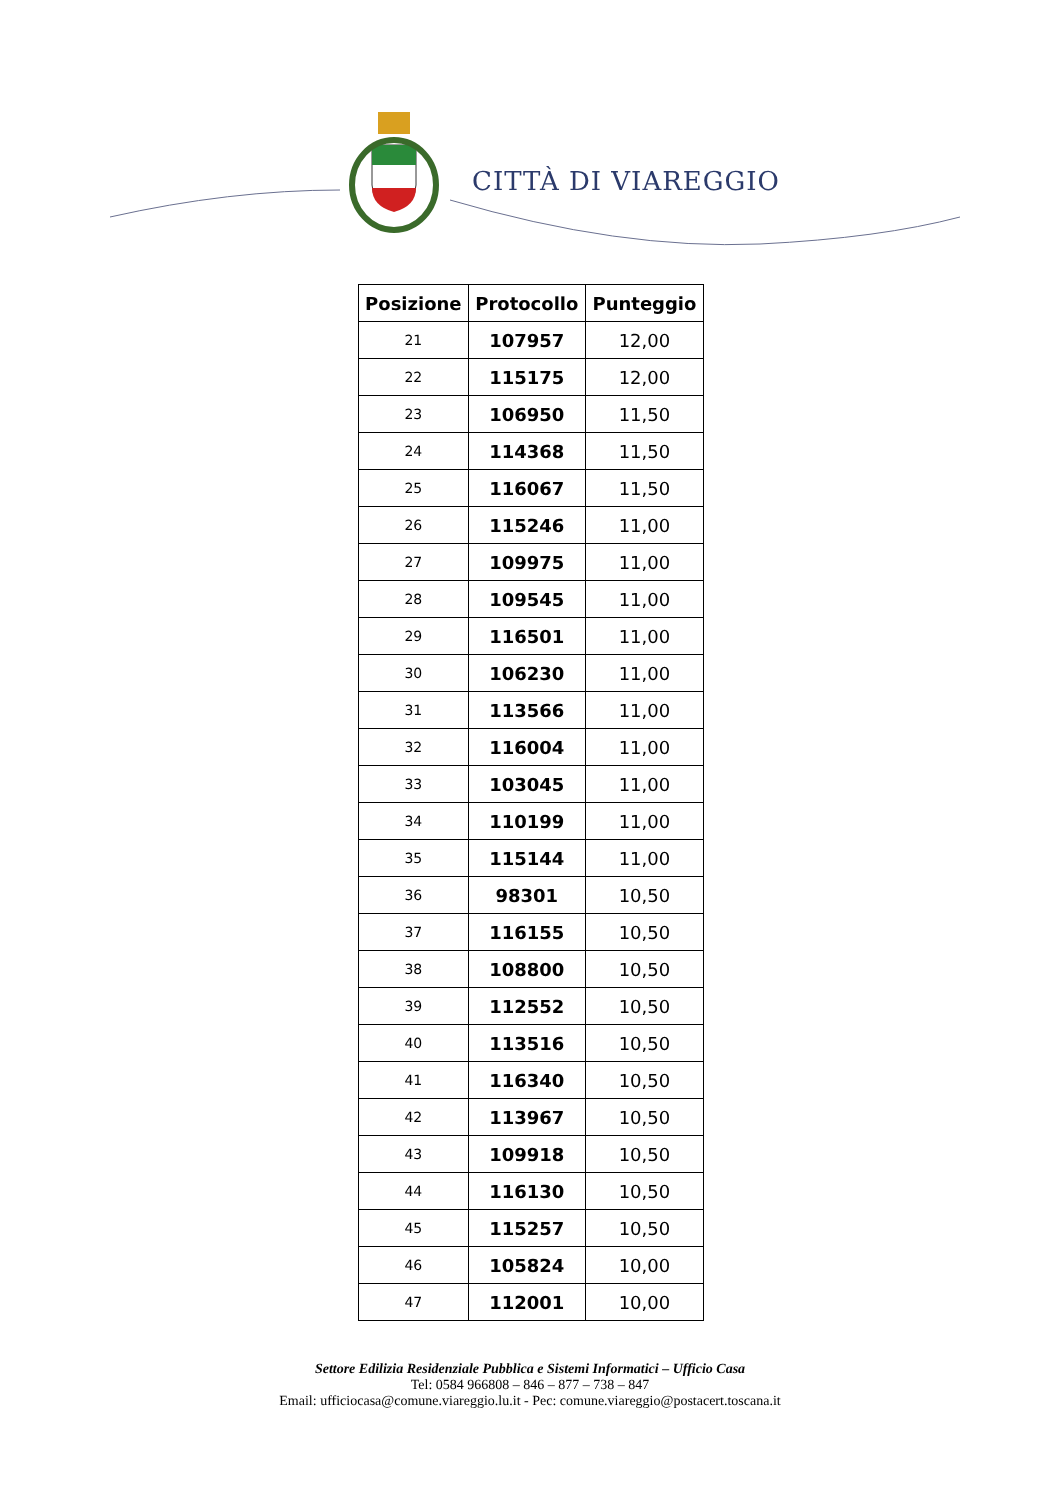CITTÀ DI VIAREGGIO
| Posizione | Protocollo | Punteggio |
| --- | --- | --- |
| 21 | 107957 | 12,00 |
| 22 | 115175 | 12,00 |
| 23 | 106950 | 11,50 |
| 24 | 114368 | 11,50 |
| 25 | 116067 | 11,50 |
| 26 | 115246 | 11,00 |
| 27 | 109975 | 11,00 |
| 28 | 109545 | 11,00 |
| 29 | 116501 | 11,00 |
| 30 | 106230 | 11,00 |
| 31 | 113566 | 11,00 |
| 32 | 116004 | 11,00 |
| 33 | 103045 | 11,00 |
| 34 | 110199 | 11,00 |
| 35 | 115144 | 11,00 |
| 36 | 98301 | 10,50 |
| 37 | 116155 | 10,50 |
| 38 | 108800 | 10,50 |
| 39 | 112552 | 10,50 |
| 40 | 113516 | 10,50 |
| 41 | 116340 | 10,50 |
| 42 | 113967 | 10,50 |
| 43 | 109918 | 10,50 |
| 44 | 116130 | 10,50 |
| 45 | 115257 | 10,50 |
| 46 | 105824 | 10,00 |
| 47 | 112001 | 10,00 |
Settore Edilizia Residenziale Pubblica e Sistemi Informatici – Ufficio Casa
Tel: 0584 966808 – 846 – 877 – 738 – 847
Email: ufficiocasa@comune.viareggio.lu.it - Pec: comune.viareggio@postacert.toscana.it